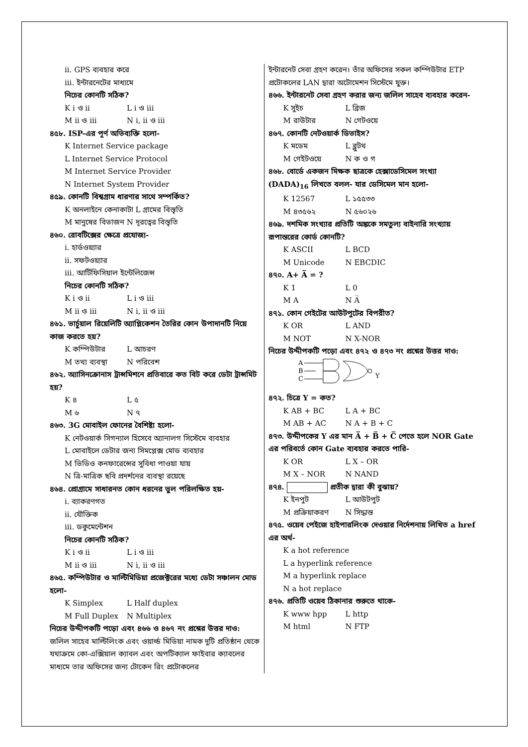ii. GPS ব্যবহার করে
iii. ইন্টারনেটের মাধ্যমে
নিচের কোনটি সঠিক?
K i ও ii L i ও iii
M ii ও iii N i, ii ও iii
৪৫৮. ISP-এর পূর্ণ অভিব্যক্তি হলো-
K Internet Service package
L Internet Service Protocol
M Internet Service Provider
N Internet System Provider
৪৫৯. কোনটি বিশ্বগ্রাম ধারণার সাথে সম্পর্কিত?
K অনলাইনে কেনাকাটা L গ্রামের বিস্তৃতি
M মানুষের বিভাজন N দূরত্বের বিস্তৃতি
৪৬০. রোবটিক্সের ক্ষেত্রে প্রযোজ্য-
i. হার্ডওয়্যার
ii. সফটওয়্যার
iii. আর্টিফিসিয়াল ইন্টেলিজেন্স
নিচের কোনটি সঠিক?
K i ও ii L i ও iii
M ii ও iii N i, ii ও iii
৪৬১. ভার্চুয়াল রিয়েলিটি অ্যাপ্লিকেশন তৈরির কোন উপাদানটি নিয়ে কাজ করতে হয়?
K কম্পিউটার L আচরণ
M তথ্য ব্যবস্থা N পরিবেশ
৪৬২. অ্যাসিনক্রোনাস ট্রান্সমিশনে প্রতিবারে কত বিট করে ডেটা ট্রান্সমিট হয়?
K ৪ L ৫
M ৬ N ৭
৪৬৩. 3G মোবাইল ফোনের বৈশিষ্ট্য হলো-
K নেটওয়ার্ক সিগন্যাল হিসেবে অ্যানালগ সিস্টেমে ব্যবহার
L মোবাইলে ডেটার জন্য সিমপ্লেক্স মোড ব্যবহার
M ভিডিও কনফারেন্সের সুবিধা পাওয়া যায়
N ত্রি-মাত্রিক ছবি প্রদর্শনের ব্যবস্থা রয়েছে
৪৬৪. প্রোগ্রামে সাধারনত কোন ধরনের ভুল পরিলক্ষিত হয়-
i. ব্যাকরণগত
ii. যৌক্তিক
iii. ডকুমেন্টেশন
নিচের কোনটি সঠিক?
K i ও ii L i ও iii
M ii ও iii N i, ii ও iii
৪৬৫. কম্পিউটার ও মাল্টিমিডিয়া প্রজেক্টরের মধ্যে ডেটা সঞ্চালন মোড হলো-
K Simplex L Half duplex
M Full Duplex N Multiplex
নিচের উদ্দীপকটি পড়ো এবং ৪৬৬ ও ৪৬৭ নং প্রশ্নের উত্তর দাও:
জলিল সাহেব মাল্টিলিংক এবং ওয়ার্ল্ড মিডিয়া নামক দুটি প্রতিষ্ঠান থেকে যথাক্রমে কো-এক্সিয়াল ক্যাবল এবং অপটিক্যাল ফাইবার ক্যাবলের মাধ্যমে তার অফিসের জন্য টোকেন রিং প্রটোকলের
ইন্টারনেট সেবা গ্রহণ করেন। তাঁর অফিসের সকল কম্পিউটার ETP প্রটোকলের LAN দ্বারা অটোমেশন সিস্টেমে যুক্ত।
৪৬৬. ইন্টারনেট সেবা গ্রহণ করার জন্য জলিল সাহেব ব্যবহার করেন-
K সুইচ L ব্রিজ
M রাউটার N গেটওয়ে
৪৬৭. কোনটি নেটওয়ার্ক ডিভাইস?
K মডেম L ব্লুটথ
M গেইটওয়ে N ক ও গ
৪৬৮. বোর্ডে একজন মিক্ষক ছাত্রকে হেক্সাডেসিমেল সংখ্যা (DADA)<sub>16</sub> লিখতে বলল- যার ডেসিমেল মান হলো-
K 12567 L ১৫৫৩৩
M ৪৩৫৬২ N ৫৬০২৬
৪৬৯. দশমিক সংখ্যার প্রতিটি অঙ্ককে সমতুল্য বাইনারি সংখ্যায় রূপান্তরের কোর্ড কোনটি?
K ASCII L BCD
M Unicode N EBCDIC
৪৭০. A+ A̅ = ?
K 1 L 0
M A N A̅
৪৭১. কোন গেইটের আউটপুটের বিপরীত?
K OR L AND
M NOT N X-NOR
নিচের উদ্দীপকটি পড়ো এবং ৪৭২ ও ৪৭৩ নং প্রশ্নের উত্তর দাও:
A
B
C
Y
৪৭২. চিত্রে Y = কত?
K AB + BC L A + BC
M AB + AC N A + B + C
৪৭৩. উদ্দীপকের Y এর মান A̅ + B̅ + C̅ পেতে হলে NOR Gate এর পরিবর্তে কোন Gate ব্যবহার করতে পারি-
K OR L X – OR
M X – NOR N NAND
৪৭৪. প্রতীক দ্বারা কী বুঝায়?
K ইনপুট L আউটপুট
M প্রক্রিয়াকরণ N সিদ্ধান্ত
৪৭৫. ওয়েব পেইজে হাইপারলিংক দেওয়ার নির্দেশনায় লিখিত a href এর অর্থ-
K a hot reference
L a hyperlink reference
M a hyperlink replace
N a hot replace
৪৭৬. প্রতিটি ওয়েব ঠিকানার শুরুতে থাকে-
K www hpp L http
M html N FTP